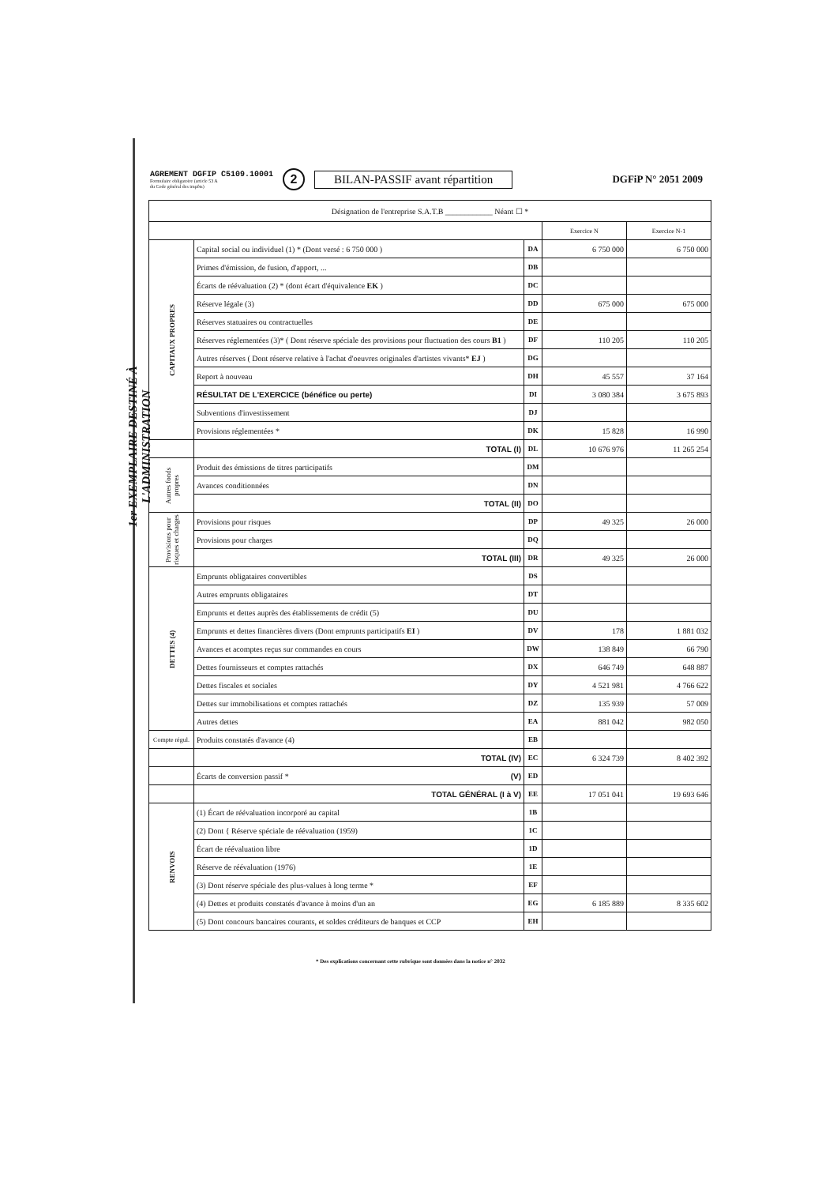1er EXEMPLAIRE DESTINÉ À L'ADMINISTRATION
AGREMENT DGFIP C5109.10001
Formulaire obligatoire (article 53 A
du Code général des impôts)
2
BILAN-PASSIF avant répartition
DGFiP N° 2051 2009
| Désignation de l'entreprise S.A.T.B ____________ Néant ☐ * | | | | |
| | | | Exercice N | Exercice N-1 |
| CAPITAUX PROPRES | Capital social ou individuel (1) * (Dont versé : 6 750 000 ) | DA | 6 750 000 | 6 750 000 |
| | Primes d'émission, de fusion, d'apport, ... | DB | | |
| | Écarts de réévaluation (2) * (dont écart d'équivalence EK ) | DC | | |
| | Réserve légale (3) | DD | 675 000 | 675 000 |
| | Réserves statuaires ou contractuelles | DE | | |
| | Réserves réglementées (3)* ( Dont réserve spéciale des provisions pour fluctuation des cours B1 ) | DF | 110 205 | 110 205 |
| | Autres réserves ( Dont réserve relative à l'achat d'oeuvres originales d'artistes vivants* EJ ) | DG | | |
| | Report à nouveau | DH | 45 557 | 37 164 |
| | RÉSULTAT DE L'EXERCICE (bénéfice ou perte) | DI | 3 080 384 | 3 675 893 |
| | Subventions d'investissement | DJ | | |
| | Provisions réglementées * | DK | 15 828 | 16 990 |
| | TOTAL (I) | DL | 10 676 976 | 11 265 254 |
| Autres fonds propres | Produit des émissions de titres participatifs | DM | | |
| | Avances conditionnées | DN | | |
| | TOTAL (II) | DO | | |
| Provisions pour risques et charges | Provisions pour risques | DP | 49 325 | 26 000 |
| | Provisions pour charges | DQ | | |
| | TOTAL (III) | DR | 49 325 | 26 000 |
| DETTES (4) | Emprunts obligataires convertibles | DS | | |
| | Autres emprunts obligataires | DT | | |
| | Emprunts et dettes auprès des établissements de crédit (5) | DU | | |
| | Emprunts et dettes financières divers (Dont emprunts participatifs EI ) | DV | 178 | 1 881 032 |
| | Avances et acomptes reçus sur commandes en cours | DW | 138 849 | 66 790 |
| | Dettes fournisseurs et comptes rattachés | DX | 646 749 | 648 887 |
| | Dettes fiscales et sociales | DY | 4 521 981 | 4 766 622 |
| | Dettes sur immobilisations et comptes rattachés | DZ | 135 939 | 57 009 |
| | Autres dettes | EA | 881 042 | 982 050 |
| Compte régul. | Produits constatés d'avance (4) | EB | | |
| | TOTAL (IV) | EC | 6 324 739 | 8 402 392 |
| | Écarts de conversion passif * (V) | ED | | |
| | TOTAL GÉNÉRAL (I à V) | EE | 17 051 041 | 19 693 646 |
| RENVOIS | (1) Écart de réévaluation incorporé au capital | 1B | | |
| | (2) Dont { Réserve spéciale de réévaluation (1959) | 1C | | |
| | Écart de réévaluation libre | 1D | | |
| | Réserve de réévaluation (1976) | 1E | | |
| | (3) Dont réserve spéciale des plus-values à long terme * | EF | | |
| | (4) Dettes et produits constatés d'avance à moins d'un an | EG | 6 185 889 | 8 335 602 |
| | (5) Dont concours bancaires courants, et soldes créditeurs de banques et CCP | EH | | |
* Des explications concernant cette rubrique sont données dans la notice n° 2032